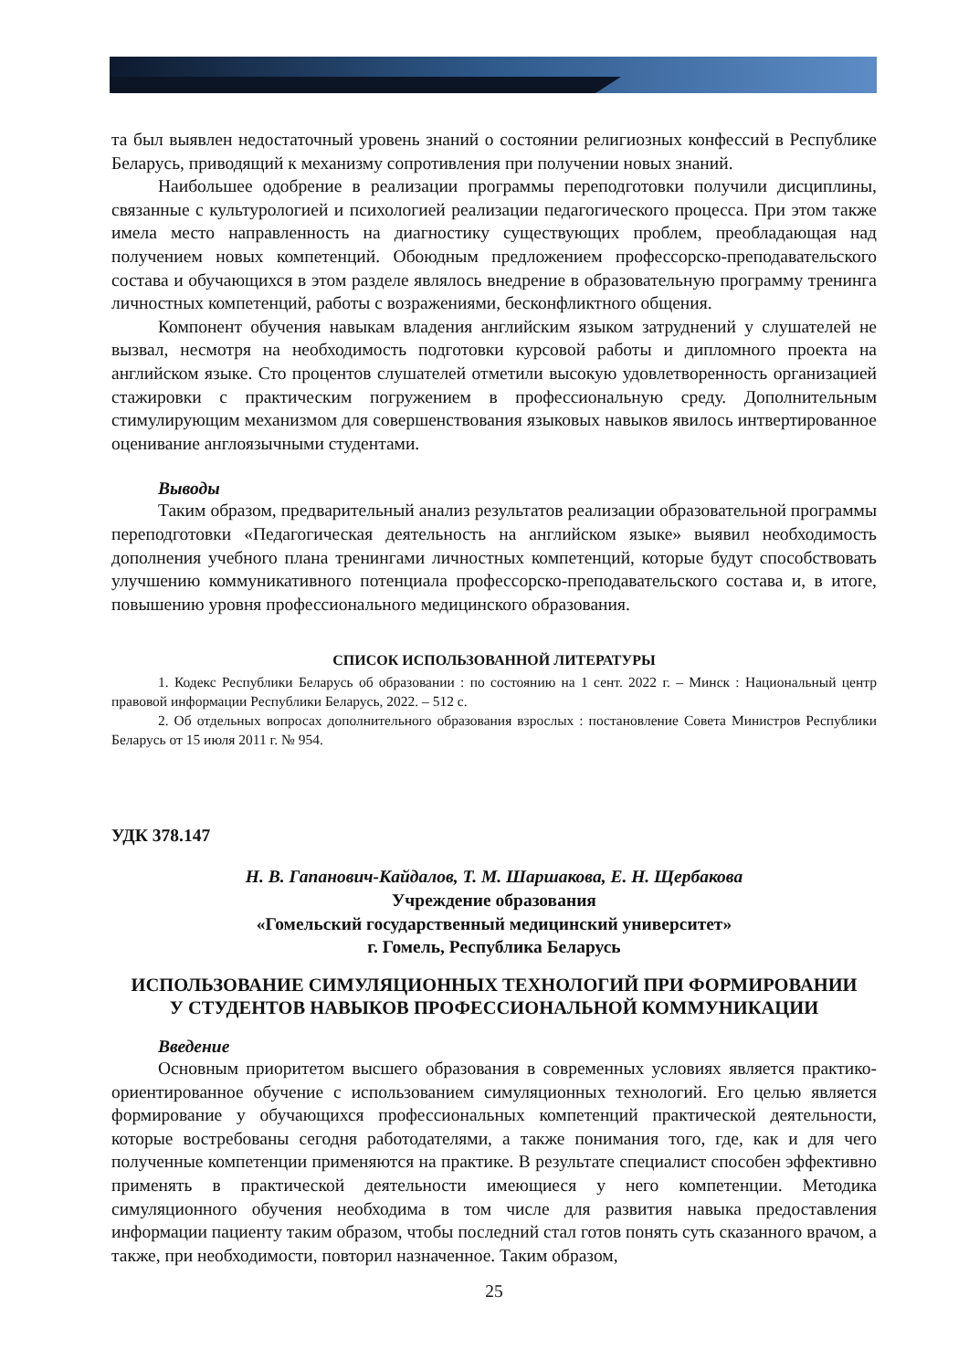та был выявлен недостаточный уровень знаний о состоянии религиозных конфессий в Республике Беларусь, приводящий к механизму сопротивления при получении новых знаний.
Наибольшее одобрение в реализации программы переподготовки получили дисциплины, связанные с культурологией и психологией реализации педагогического процесса. При этом также имела место направленность на диагностику существующих проблем, преобладающая над получением новых компетенций. Обоюдным предложением профессорско-преподавательского состава и обучающихся в этом разделе являлось внедрение в образовательную программу тренинга личностных компетенций, работы с возражениями, бесконфликтного общения.
Компонент обучения навыкам владения английским языком затруднений у слушателей не вызвал, несмотря на необходимость подготовки курсовой работы и дипломного проекта на английском языке. Сто процентов слушателей отметили высокую удовлетворенность организацией стажировки с практическим погружением в профессиональную среду. Дополнительным стимулирующим механизмом для совершенствования языковых навыков явилось интвертированное оценивание англоязычными студентами.
Выводы
Таким образом, предварительный анализ результатов реализации образовательной программы переподготовки «Педагогическая деятельность на английском языке» выявил необходимость дополнения учебного плана тренингами личностных компетенций, которые будут способствовать улучшению коммуникативного потенциала профессорско-преподавательского состава и, в итоге, повышению уровня профессионального медицинского образования.
СПИСОК ИСПОЛЬЗОВАННОЙ ЛИТЕРАТУРЫ
1. Кодекс Республики Беларусь об образовании : по состоянию на 1 сент. 2022 г. – Минск : Национальный центр правовой информации Республики Беларусь, 2022. – 512 с.
2. Об отдельных вопросах дополнительного образования взрослых : постановление Совета Министров Республики Беларусь от 15 июля 2011 г. № 954.
УДК 378.147
Н. В. Гапанович-Кайдалов, Т. М. Шаршакова, Е. Н. Щербакова
Учреждение образования
«Гомельский государственный медицинский университет»
г. Гомель, Республика Беларусь
ИСПОЛЬЗОВАНИЕ СИМУЛЯЦИОННЫХ ТЕХНОЛОГИЙ ПРИ ФОРМИРОВАНИИ
У СТУДЕНТОВ НАВЫКОВ ПРОФЕССИОНАЛЬНОЙ КОММУНИКАЦИИ
Введение
Основным приоритетом высшего образования в современных условиях является практико-ориентированное обучение с использованием симуляционных технологий. Его целью является формирование у обучающихся профессиональных компетенций практической деятельности, которые востребованы сегодня работодателями, а также понимания того, где, как и для чего полученные компетенции применяются на практике. В результате специалист способен эффективно применять в практической деятельности имеющиеся у него компетенции. Методика симуляционного обучения необходима в том числе для развития навыка предоставления информации пациенту таким образом, чтобы последний стал готов понять суть сказанного врачом, а также, при необходимости, повторил назначенное. Таким образом,
25